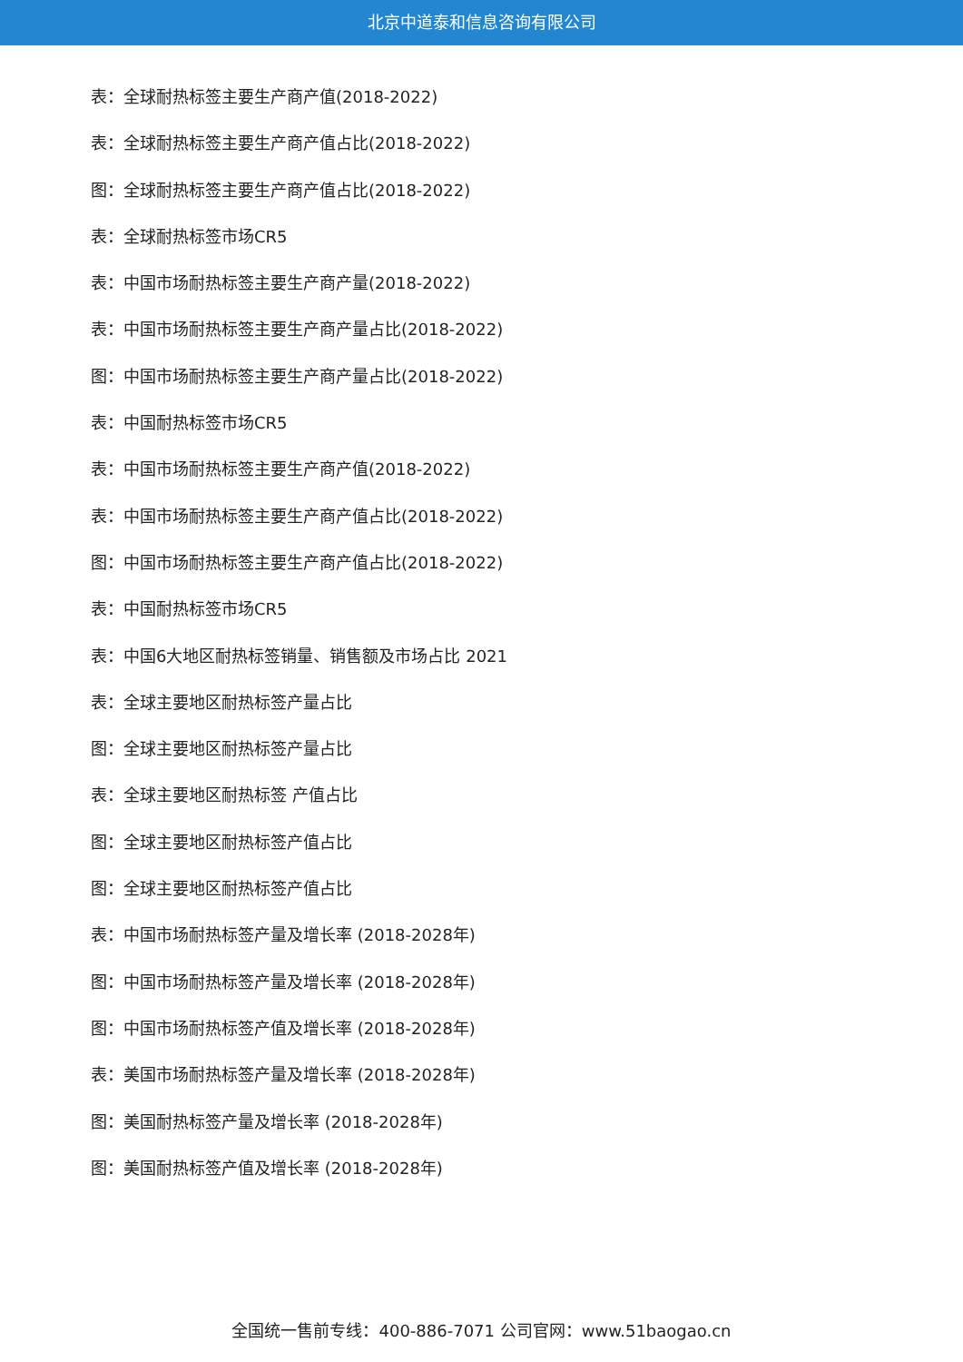北京中道泰和信息咨询有限公司
表：全球耐热标签主要生产商产值(2018-2022)
表：全球耐热标签主要生产商产值占比(2018-2022)
图：全球耐热标签主要生产商产值占比(2018-2022)
表：全球耐热标签市场CR5
表：中国市场耐热标签主要生产商产量(2018-2022)
表：中国市场耐热标签主要生产商产量占比(2018-2022)
图：中国市场耐热标签主要生产商产量占比(2018-2022)
表：中国耐热标签市场CR5
表：中国市场耐热标签主要生产商产值(2018-2022)
表：中国市场耐热标签主要生产商产值占比(2018-2022)
图：中国市场耐热标签主要生产商产值占比(2018-2022)
表：中国耐热标签市场CR5
表：中国6大地区耐热标签销量、销售额及市场占比 2021
表：全球主要地区耐热标签产量占比
图：全球主要地区耐热标签产量占比
表：全球主要地区耐热标签 产值占比
图：全球主要地区耐热标签产值占比
图：全球主要地区耐热标签产值占比
表：中国市场耐热标签产量及增长率 (2018-2028年)
图：中国市场耐热标签产量及增长率 (2018-2028年)
图：中国市场耐热标签产值及增长率 (2018-2028年)
表：美国市场耐热标签产量及增长率 (2018-2028年)
图：美国耐热标签产量及增长率 (2018-2028年)
图：美国耐热标签产值及增长率 (2018-2028年)
全国统一售前专线：400-886-7071 公司官网：www.51baogao.cn